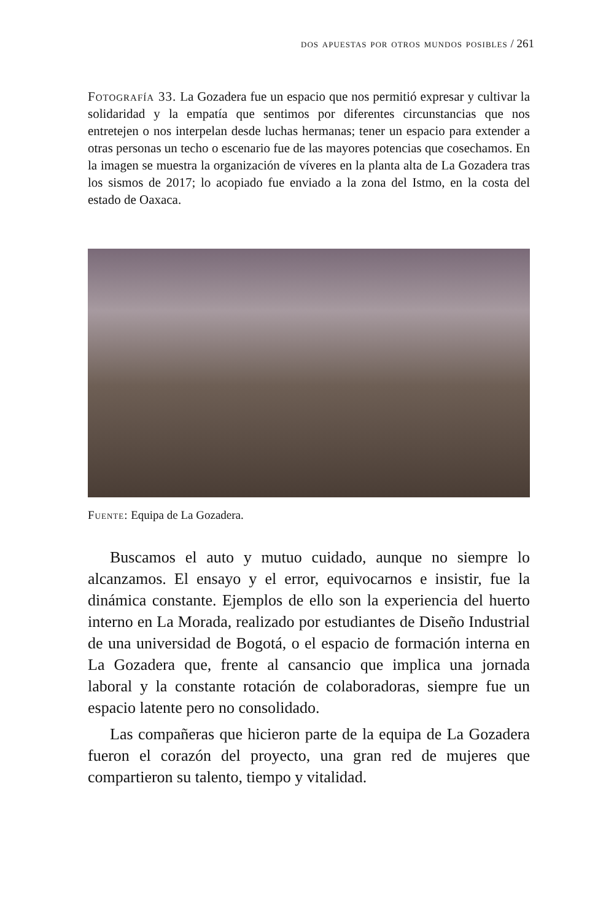dos apuestas por otros mundos posibles / 261
Fotografía 33. La Gozadera fue un espacio que nos permitió expresar y cultivar la solidaridad y la empatía que sentimos por diferentes circunstancias que nos entretejen o nos interpelan desde luchas hermanas; tener un espacio para extender a otras personas un techo o escenario fue de las mayores potencias que cosechamos. En la imagen se muestra la organización de víveres en la planta alta de La Gozadera tras los sismos de 2017; lo acopiado fue enviado a la zona del Istmo, en la costa del estado de Oaxaca.
Fuente: Equipa de La Gozadera.
Buscamos el auto y mutuo cuidado, aunque no siempre lo alcanzamos. El ensayo y el error, equivocarnos e insistir, fue la dinámica constante. Ejemplos de ello son la experiencia del huerto interno en La Morada, realizado por estudiantes de Diseño Industrial de una universidad de Bogotá, o el espacio de formación interna en La Gozadera que, frente al cansancio que implica una jornada laboral y la constante rotación de colaboradoras, siempre fue un espacio latente pero no consolidado.
Las compañeras que hicieron parte de la equipa de La Gozadera fueron el corazón del proyecto, una gran red de mujeres que compartieron su talento, tiempo y vitalidad.